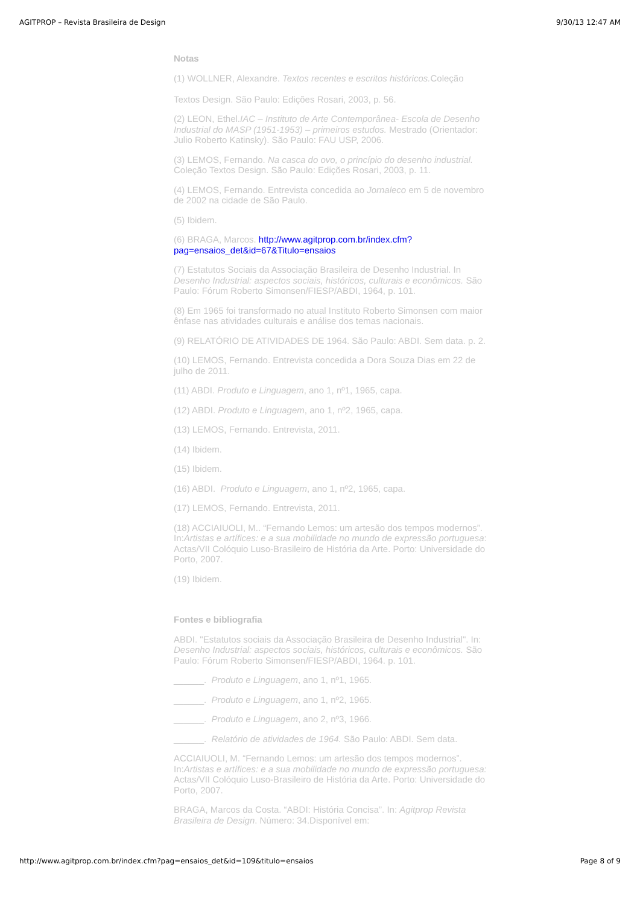AGITPROP – Revista Brasileira de Design 9/30/13 12:47 AM
Notas
(1) WOLLNER, Alexandre. Textos recentes e escritos históricos. Coleção
Textos Design. São Paulo: Edições Rosari, 2003, p. 56.
(2) LEON, Ethel.IAC – Instituto de Arte Contemporânea- Escola de Desenho Industrial do MASP (1951-1953) – primeiros estudos. Mestrado (Orientador: Julio Roberto Katinsky). São Paulo: FAU USP, 2006.
(3) LEMOS, Fernando. Na casca do ovo, o princípio do desenho industrial. Coleção Textos Design. São Paulo: Edições Rosari, 2003, p. 11.
(4) LEMOS, Fernando. Entrevista concedida ao Jornaleco em 5 de novembro de 2002 na cidade de São Paulo.
(5) Ibidem.
(6) BRAGA, Marcos. http://www.agitprop.com.br/index.cfm?
pag=ensaios_det&id=67&Titulo=ensaios
(7) Estatutos Sociais da Associação Brasileira de Desenho Industrial. In Desenho Industrial: aspectos sociais, históricos, culturais e econômicos. São Paulo: Fórum Roberto Simonsen/FIESP/ABDI, 1964, p. 101.
(8) Em 1965 foi transformado no atual Instituto Roberto Simonsen com maior ênfase nas atividades culturais e análise dos temas nacionais.
(9) RELATÓRIO DE ATIVIDADES DE 1964. São Paulo: ABDI. Sem data. p. 2.
(10) LEMOS, Fernando. Entrevista concedida a Dora Souza Dias em 22 de julho de 2011.
(11) ABDI. Produto e Linguagem, ano 1, nº1, 1965, capa.
(12) ABDI. Produto e Linguagem, ano 1, nº2, 1965, capa.
(13) LEMOS, Fernando. Entrevista, 2011.
(14) Ibidem.
(15) Ibidem.
(16) ABDI. Produto e Linguagem, ano 1, nº2, 1965, capa.
(17) LEMOS, Fernando. Entrevista, 2011.
(18) ACCIAIUOLI, M.. “Fernando Lemos: um artesão dos tempos modernos”. In:Artistas e artífices: e a sua mobilidade no mundo de expressão portuguesa: Actas/VII Colóquio Luso-Brasileiro de História da Arte. Porto: Universidade do Porto, 2007.
(19) Ibidem.
Fontes e bibliografia
ABDI. "Estatutos sociais da Associação Brasileira de Desenho Industrial". In: Desenho Industrial: aspectos sociais, históricos, culturais e econômicos. São Paulo: Fórum Roberto Simonsen/FIESP/ABDI, 1964. p. 101.
______. Produto e Linguagem, ano 1, nº1, 1965.
______. Produto e Linguagem, ano 1, nº2, 1965.
______. Produto e Linguagem, ano 2, nº3, 1966.
______. Relatório de atividades de 1964. São Paulo: ABDI. Sem data.
ACCIAIUOLI, M. “Fernando Lemos: um artesão dos tempos modernos”. In:Artistas e artífices: e a sua mobilidade no mundo de expressão portuguesa: Actas/VII Colóquio Luso-Brasileiro de História da Arte. Porto: Universidade do Porto, 2007.
BRAGA, Marcos da Costa. “ABDI: História Concisa”. In: Agitprop Revista Brasileira de Design. Número: 34.Disponível em:
http://www.agitprop.com.br/index.cfm?pag=ensaios_det&id=109&titulo=ensaios Page 8 of 9